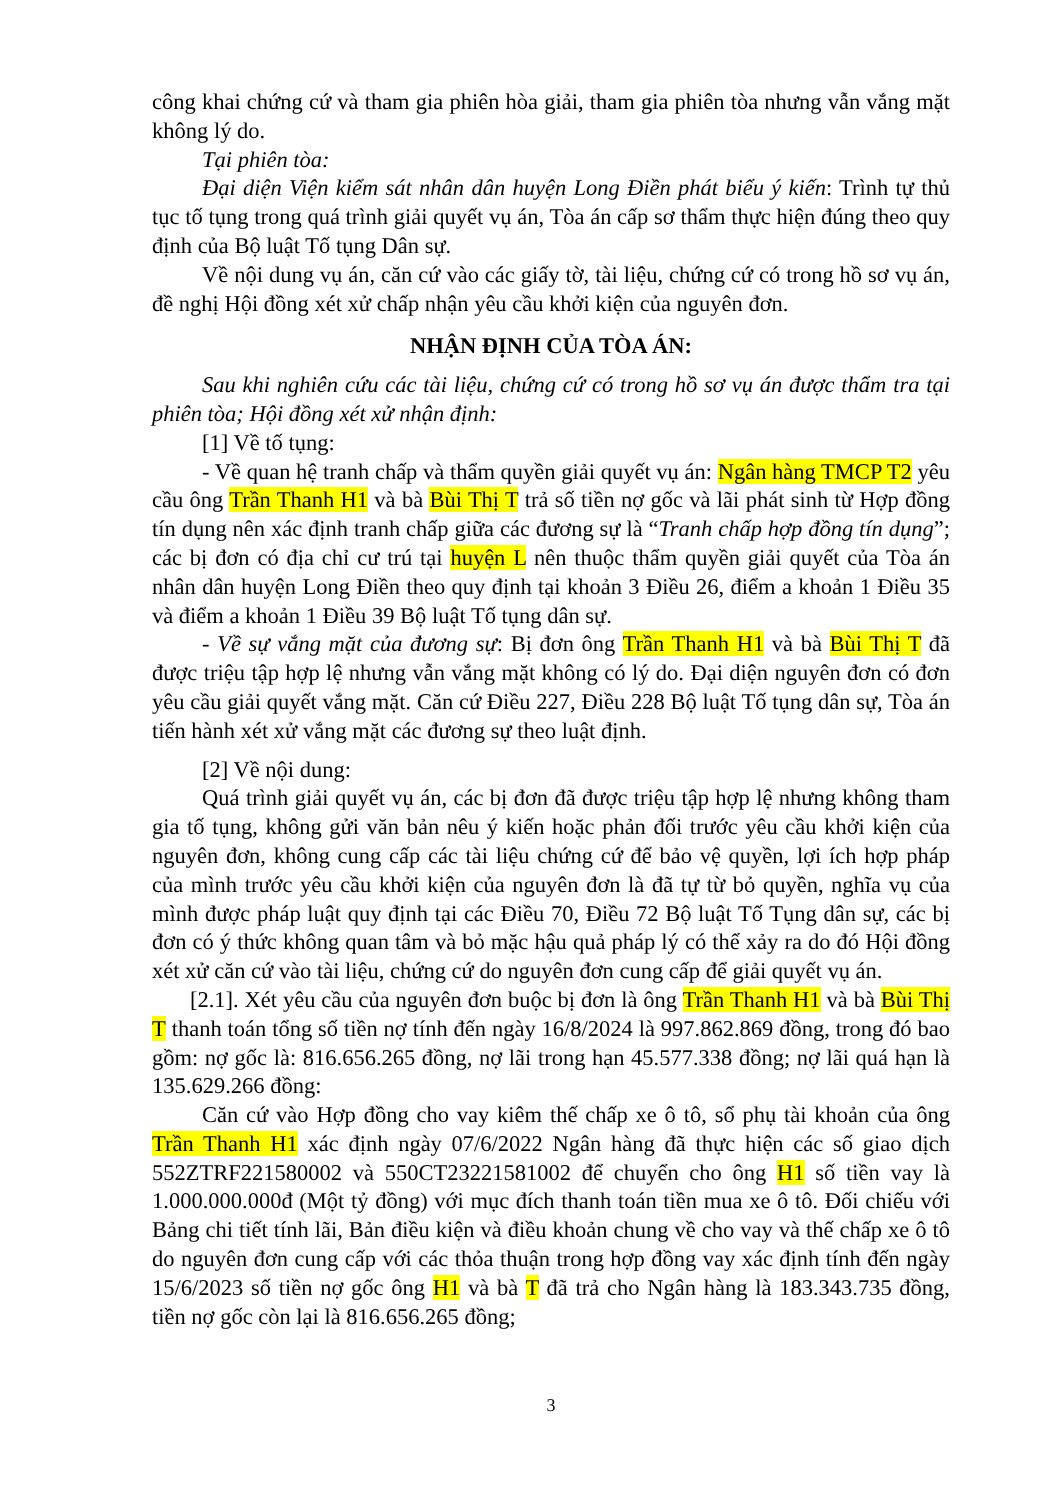công khai chứng cứ và tham gia phiên hòa giải, tham gia phiên tòa nhưng vẫn vắng mặt không lý do.
Tại phiên tòa:
Đại diện Viện kiểm sát nhân dân huyện Long Điền phát biểu ý kiến: Trình tự thủ tục tố tụng trong quá trình giải quyết vụ án, Tòa án cấp sơ thẩm thực hiện đúng theo quy định của Bộ luật Tố tụng Dân sự.
Về nội dung vụ án, căn cứ vào các giấy tờ, tài liệu, chứng cứ có trong hồ sơ vụ án, đề nghị Hội đồng xét xử chấp nhận yêu cầu khởi kiện của nguyên đơn.
NHẬN ĐỊNH CỦA TÒA ÁN:
Sau khi nghiên cứu các tài liệu, chứng cứ có trong hồ sơ vụ án được thẩm tra tại phiên tòa; Hội đồng xét xử nhận định:
[1] Về tố tụng:
- Về quan hệ tranh chấp và thẩm quyền giải quyết vụ án: Ngân hàng TMCP T2 yêu cầu ông Trần Thanh H1 và bà Bùi Thị T trả số tiền nợ gốc và lãi phát sinh từ Hợp đồng tín dụng nên xác định tranh chấp giữa các đương sự là “Tranh chấp hợp đồng tín dụng”; các bị đơn có địa chỉ cư trú tại huyện L nên thuộc thẩm quyền giải quyết của Tòa án nhân dân huyện Long Điền theo quy định tại khoản 3 Điều 26, điểm a khoản 1 Điều 35 và điểm a khoản 1 Điều 39 Bộ luật Tố tụng dân sự.
- Về sự vắng mặt của đương sự: Bị đơn ông Trần Thanh H1 và bà Bùi Thị T đã được triệu tập hợp lệ nhưng vẫn vắng mặt không có lý do. Đại diện nguyên đơn có đơn yêu cầu giải quyết vắng mặt. Căn cứ Điều 227, Điều 228 Bộ luật Tố tụng dân sự, Tòa án tiến hành xét xử vắng mặt các đương sự theo luật định.
[2] Về nội dung:
Quá trình giải quyết vụ án, các bị đơn đã được triệu tập hợp lệ nhưng không tham gia tố tụng, không gửi văn bản nêu ý kiến hoặc phản đối trước yêu cầu khởi kiện của nguyên đơn, không cung cấp các tài liệu chứng cứ để bảo vệ quyền, lợi ích hợp pháp của mình trước yêu cầu khởi kiện của nguyên đơn là đã tự từ bỏ quyền, nghĩa vụ của mình được pháp luật quy định tại các Điều 70, Điều 72 Bộ luật Tố Tụng dân sự, các bị đơn có ý thức không quan tâm và bỏ mặc hậu quả pháp lý có thể xảy ra do đó Hội đồng xét xử căn cứ vào tài liệu, chứng cứ do nguyên đơn cung cấp để giải quyết vụ án.
[2.1]. Xét yêu cầu của nguyên đơn buộc bị đơn là ông Trần Thanh H1 và bà Bùi Thị T thanh toán tổng số tiền nợ tính đến ngày 16/8/2024 là 997.862.869 đồng, trong đó bao gồm: nợ gốc là: 816.656.265 đồng, nợ lãi trong hạn 45.577.338 đồng; nợ lãi quá hạn là 135.629.266 đồng:
Căn cứ vào Hợp đồng cho vay kiêm thế chấp xe ô tô, sổ phụ tài khoản của ông Trần Thanh H1 xác định ngày 07/6/2022 Ngân hàng đã thực hiện các số giao dịch 552ZTRF221580002 và 550CT23221581002 để chuyển cho ông H1 số tiền vay là 1.000.000.000đ (Một tỷ đồng) với mục đích thanh toán tiền mua xe ô tô. Đối chiếu với Bảng chi tiết tính lãi, Bản điều kiện và điều khoản chung về cho vay và thế chấp xe ô tô do nguyên đơn cung cấp với các thỏa thuận trong hợp đồng vay xác định tính đến ngày 15/6/2023 số tiền nợ gốc ông H1 và bà T đã trả cho Ngân hàng là 183.343.735 đồng, tiền nợ gốc còn lại là 816.656.265 đồng;
3